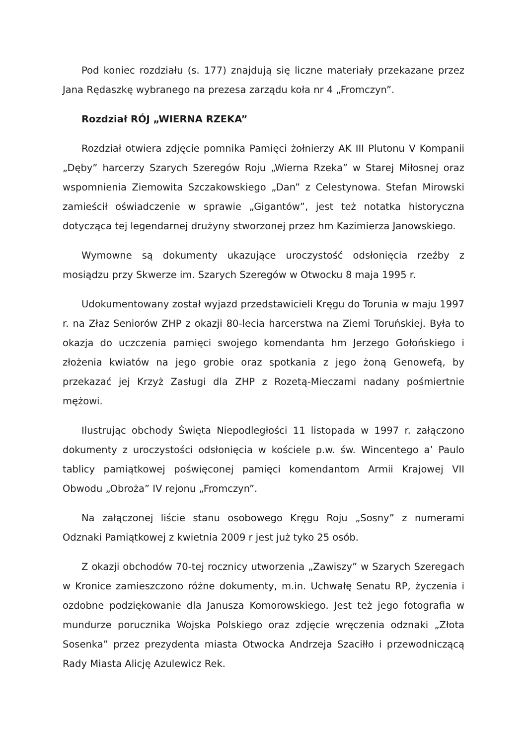Pod koniec rozdziału (s. 177) znajdują się liczne materiały przekazane przez Jana Rędaszkę wybranego na prezesa zarządu koła nr 4 „Fromczyn”.
Rozdział RÓJ „WIERNA RZEKA”
Rozdział otwiera zdjęcie pomnika Pamięci żołnierzy AK III Plutonu V Kompanii „Dęby” harcerzy Szarych Szeregów Roju „Wierna Rzeka” w Starej Miłosnej oraz wspomnienia Ziemowita Szczakowskiego „Dan” z Celestynowa. Stefan Mirowski zamieścił oświadczenie w sprawie „Gigantów”, jest też notatka historyczna dotycząca tej legendarnej drużyny stworzonej przez hm Kazimierza Janowskiego.
Wymowne są dokumenty ukazujące uroczystość odsłonięcia rzeźby z mosiądzu przy Skwerze im. Szarych Szeregów w Otwocku 8 maja 1995 r.
Udokumentowany został wyjazd przedstawicieli Kręgu do Torunia w maju 1997 r. na Złaz Seniorów ZHP z okazji 80-lecia harcerstwa na Ziemi Toruńskiej. Była to okazja do uczczenia pamięci swojego komendanta hm Jerzego Gołońskiego i złożenia kwiatów na jego grobie oraz spotkania z jego żoną Genowefą, by przekazać jej Krzyż Zasługi dla ZHP z Rozetą-Mieczami nadany pośmiertnie mężowi.
Ilustrując obchody Święta Niepodległości 11 listopada w 1997 r. załączono dokumenty z uroczystości odsłonięcia w kościele p.w. św. Wincentego a’ Paulo tablicy pamiątkowej poświęconej pamięci komendantom Armii Krajowej VII Obwodu „Obroża” IV rejonu „Fromczyn”.
Na załączonej liście stanu osobowego Kręgu Roju „Sosny” z numerami Odznaki Pamiątkowej z kwietnia 2009 r jest już tyko 25 osób.
Z okazji obchodów 70-tej rocznicy utworzenia „Zawiszy” w Szarych Szeregach w Kronice zamieszczono różne dokumenty, m.in. Uchwałę Senatu RP, życzenia i ozdobne podziękowanie dla Janusza Komorowskiego. Jest też jego fotografia w mundurze porucznika Wojska Polskiego oraz zdjęcie wręczenia odznaki „Złota Sosenka” przez prezydenta miasta Otwocka Andrzeja Szaciłło i przewodniczącą Rady Miasta Alicję Azulewicz Rek.